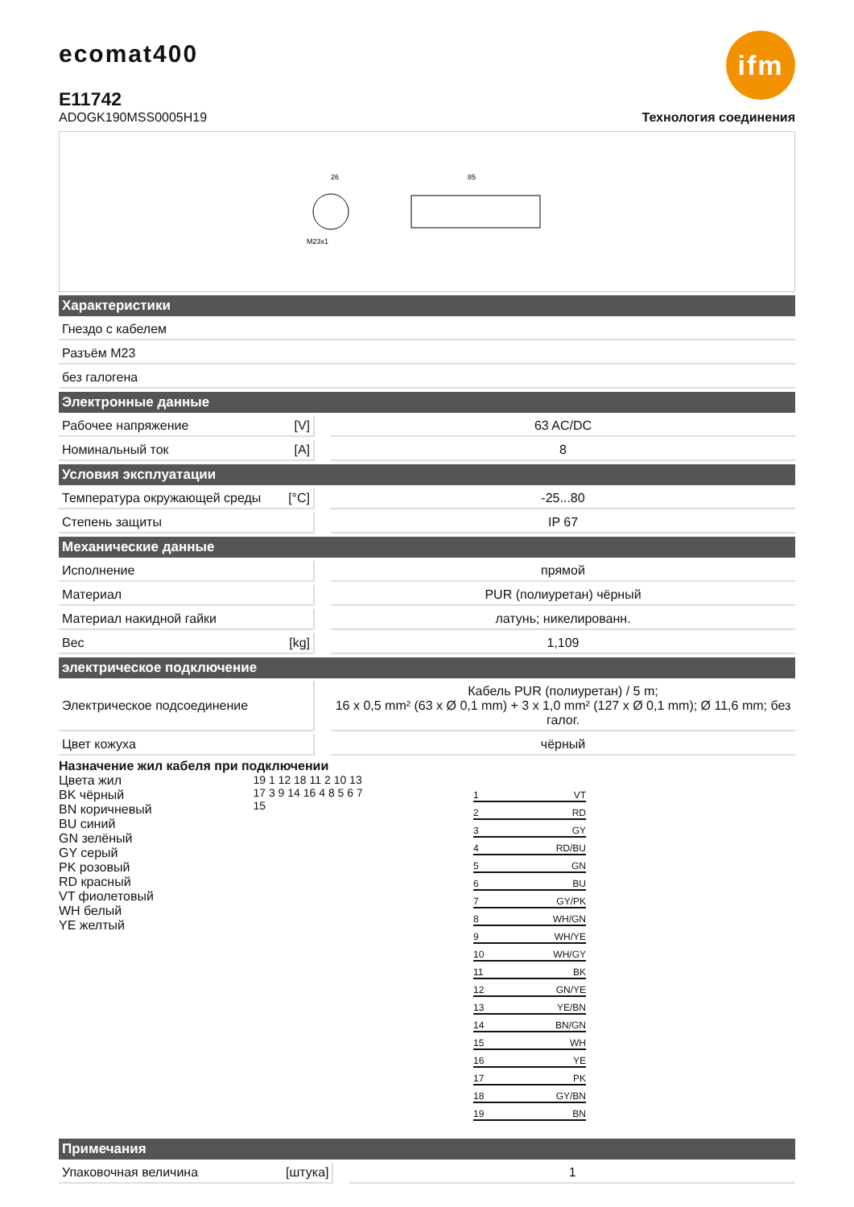ifm ecomat400
E11742
ADOGK190MSS0005H19 Технология соединения
26
M23x1
85
| Характеристики | | | |
| --- | --- | --- | --- |
| Гнездо с кабелем | | | |
| Разъём M23 | | | |
| без галогена | | | |
| Электронные данные | | | |
| Рабочее напряжение | [V] | | 63 AC/DC |
| Номинальный ток | [A] | | 8 |
| Условия эксплуатации | | | |
| Температура окружающей среды | [°C] | | -25...80 |
| Степень защиты | | | IP 67 |
| Механические данные | | | |
| Исполнение | | | прямой |
| Материал | | | PUR (полиуретан) чёрный |
| Материал накидной гайки | | | латунь; никелированн. |
| Вес | [kg] | | 1,109 |
| электрическое подключение | | | |
| Электрическое подсоединение | | | Кабель PUR (полиуретан) / 5 m; 16 x 0,5 mm² (63 x Ø 0,1 mm) + 3 x 1,0 mm² (127 x Ø 0,1 mm); Ø 11,6 mm; без галог. |
| Цвет кожуха | | | чёрный |
Назначение жил кабеля при подключении
Цвета жил
BK чёрный
BN коричневый
BU синий
GN зелёный
GY серый
PK розовый
RD красный
VT фиолетовый
WH белый
YE желтый
19 1 12 18 11 2 10 13 17 3 9 14 16 4 8 5 6 7 15
1 VT
2 RD
3 GY
4 RD/BU
5 GN
6 BU
7 GY/PK
8 WH/GN
9 WH/YE
10 WH/GY
11 BK
12 GN/YE
13 YE/BN
14 BN/GN
15 WH
16 YE
17 PK
18 GY/BN
19 BN
| Примечания | | | |
| --- | --- | --- | --- |
| Упаковочная величина | [штука] | | 1 |